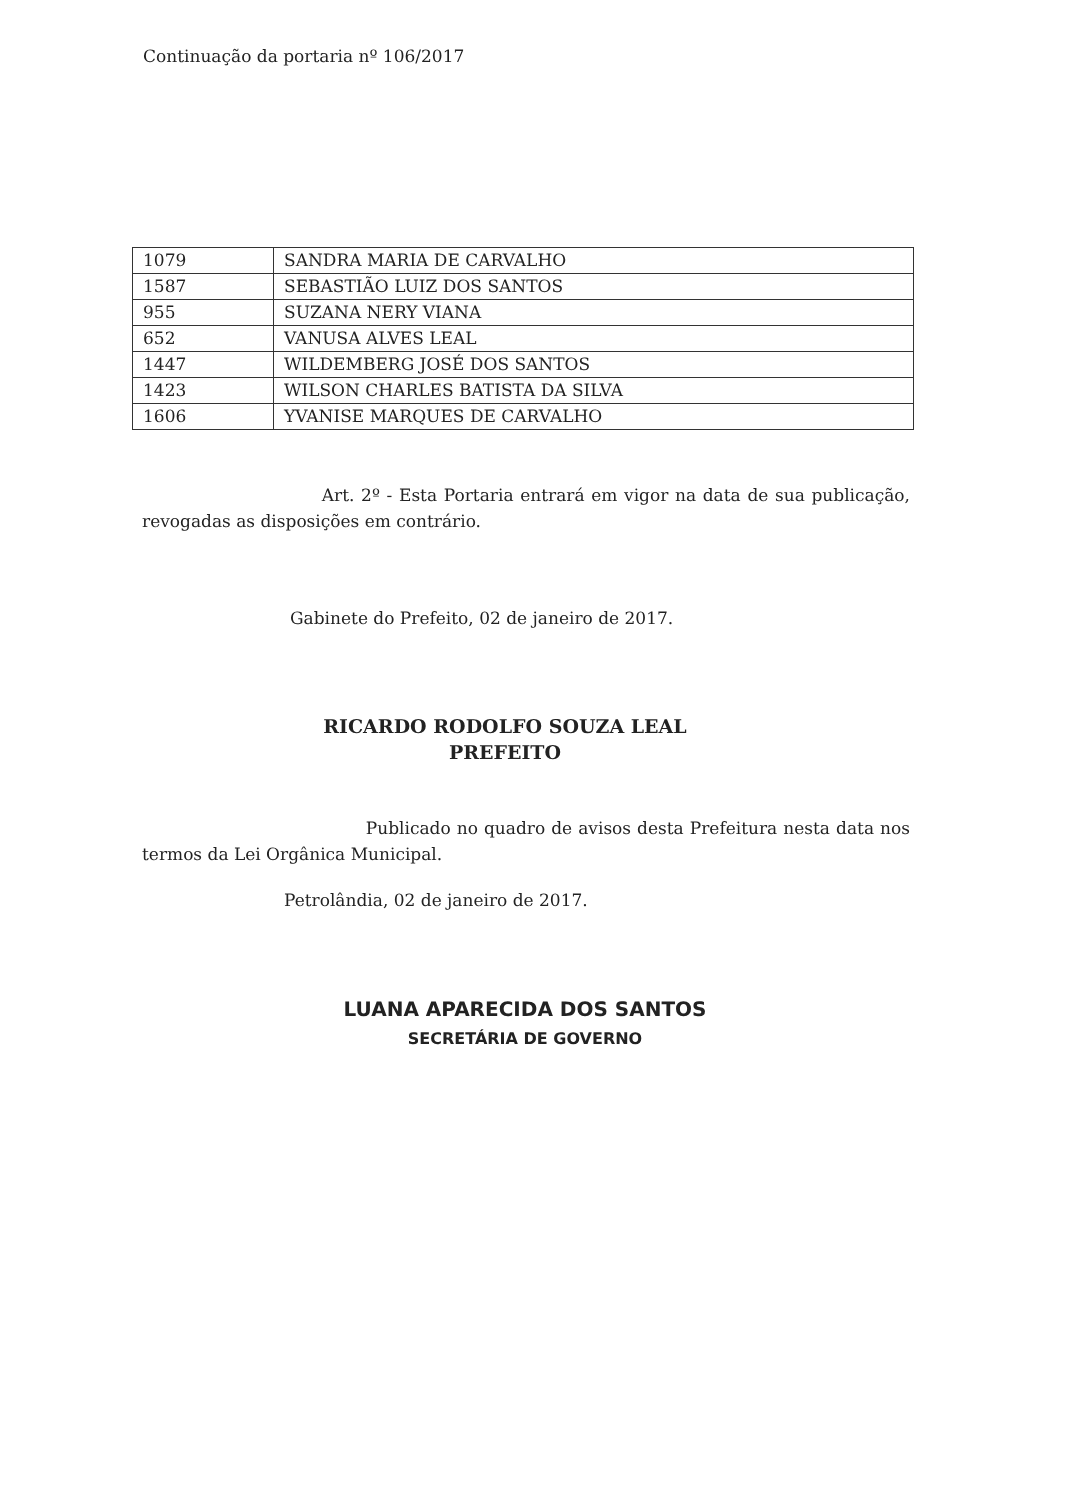Continuação da portaria nº 106/2017
| 1079 | SANDRA MARIA DE CARVALHO |
| 1587 | SEBASTIÃO LUIZ DOS SANTOS |
| 955 | SUZANA NERY VIANA |
| 652 | VANUSA ALVES LEAL |
| 1447 | WILDEMBERG JOSÉ DOS SANTOS |
| 1423 | WILSON CHARLES BATISTA DA SILVA |
| 1606 | YVANISE MARQUES DE CARVALHO |
Art. 2º - Esta Portaria entrará em vigor na data de sua publicação, revogadas as disposições em contrário.
Gabinete do Prefeito, 02 de janeiro de 2017.
RICARDO RODOLFO SOUZA LEAL
PREFEITO
Publicado no quadro de avisos desta Prefeitura nesta data nos termos da Lei Orgânica Municipal.
Petrolândia, 02 de janeiro de 2017.
LUANA APARECIDA DOS SANTOS
SECRETÁRIA DE GOVERNO